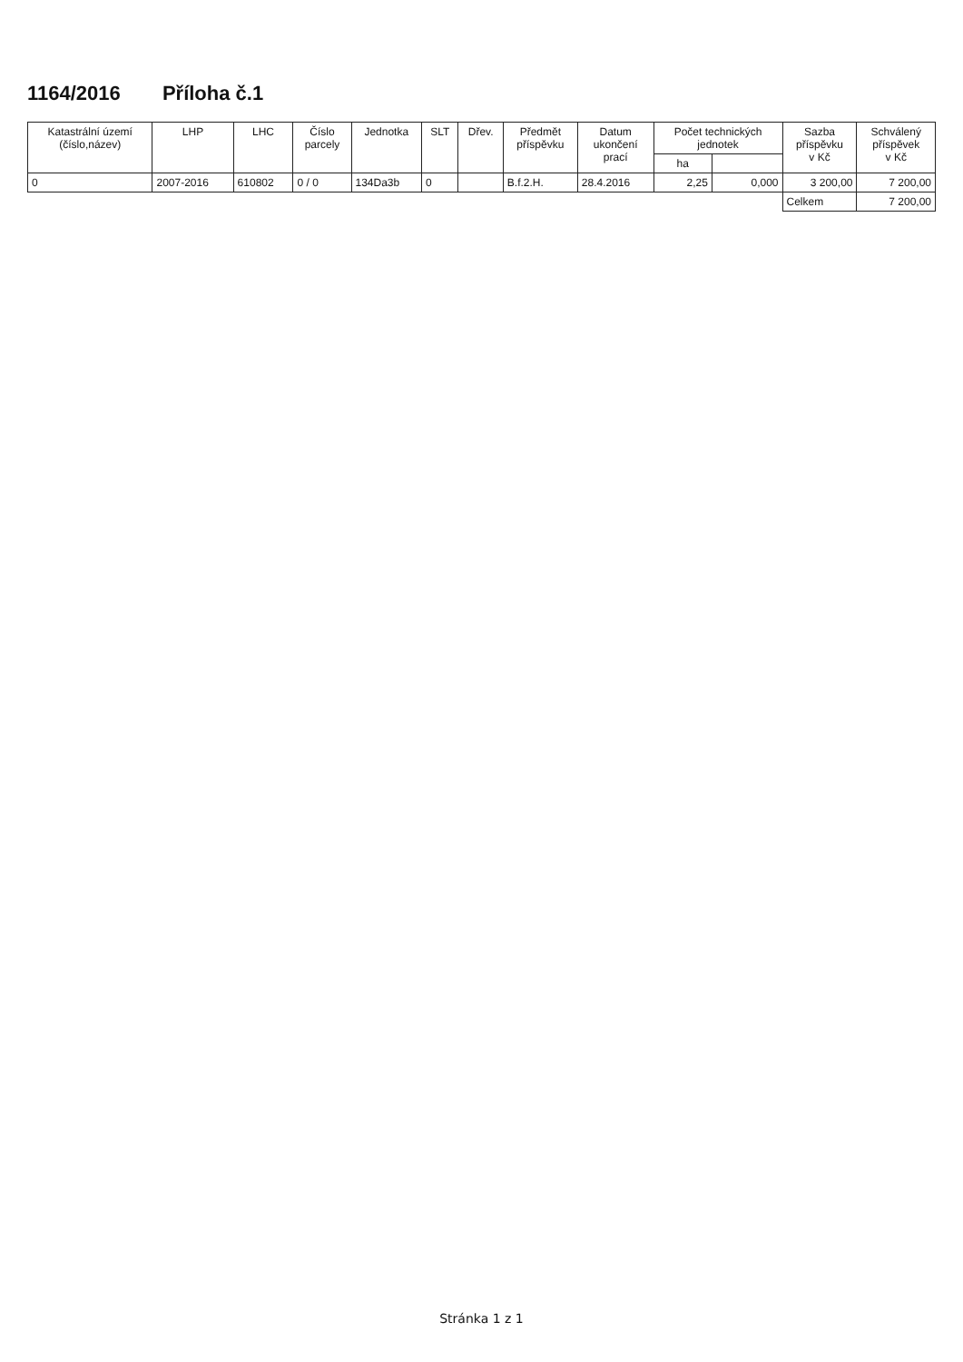1164/2016 Příloha č.1
| Katastrální území (číslo,název) | LHP | LHC | Číslo parcely | Jednotka | SLT | Dřev. | Předmět příspěvku | Datum ukončení prací | Počet technických jednotek | | Sazba příspěvku v Kč | Schválený příspěvek v Kč |
| --- | --- | --- | --- | --- | --- | --- | --- | --- | --- | --- | --- | --- |
| | | | | | | | | | ha | | | |
| 0 | 2007-2016 | 610802 | 0 / 0 | 134Da3b | 0 | | B.f.2.H. | 28.4.2016 | 2,25 | 0,000 | 3 200,00 | 7 200,00 |
| | | | | | | | | | | | Celkem | 7 200,00 |
Stránka 1 z 1